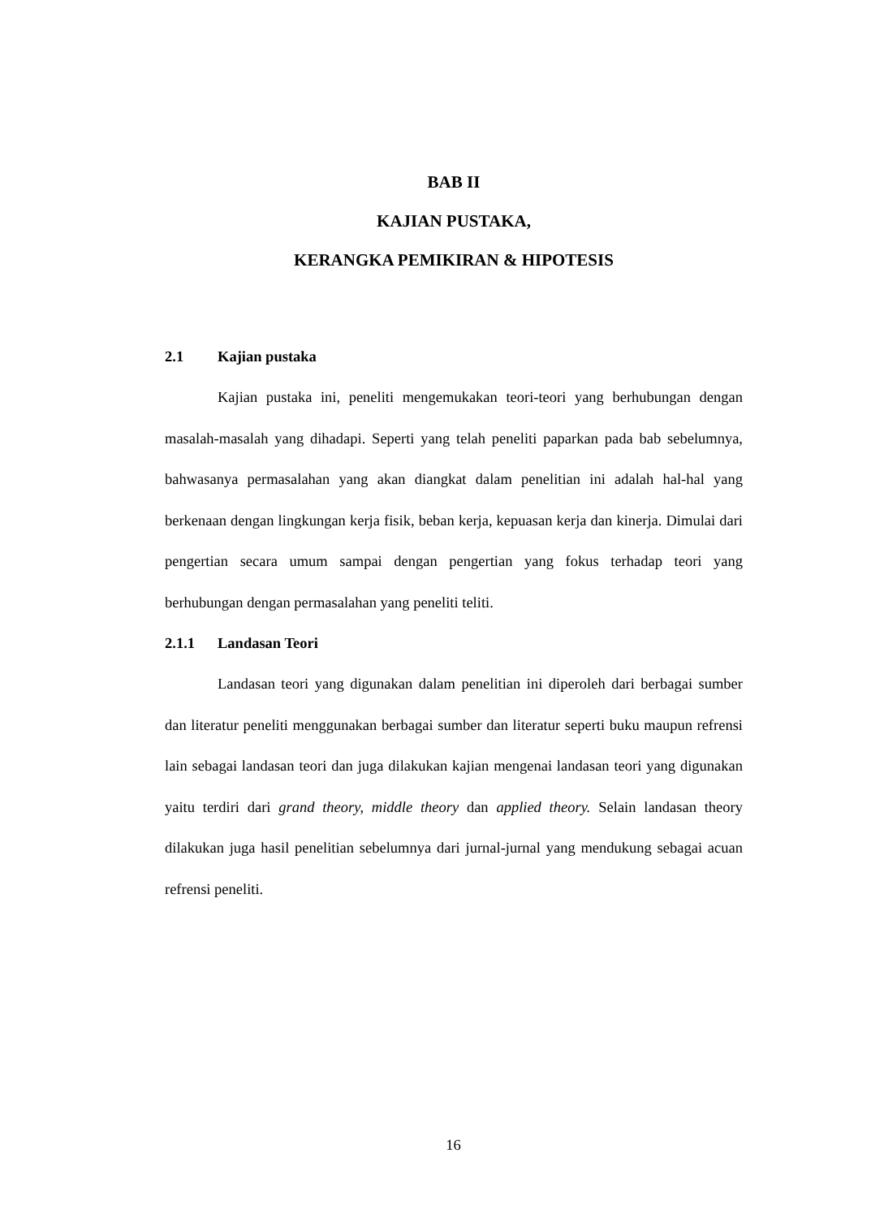BAB II
KAJIAN PUSTAKA,
KERANGKA PEMIKIRAN & HIPOTESIS
2.1 Kajian pustaka
Kajian pustaka ini, peneliti mengemukakan teori-teori yang berhubungan dengan masalah-masalah yang dihadapi. Seperti yang telah peneliti paparkan pada bab sebelumnya, bahwasanya permasalahan yang akan diangkat dalam penelitian ini adalah hal-hal yang berkenaan dengan lingkungan kerja fisik, beban kerja, kepuasan kerja dan kinerja. Dimulai dari pengertian secara umum sampai dengan pengertian yang fokus terhadap teori yang berhubungan dengan permasalahan yang peneliti teliti.
2.1.1 Landasan Teori
Landasan teori yang digunakan dalam penelitian ini diperoleh dari berbagai sumber dan literatur peneliti menggunakan berbagai sumber dan literatur seperti buku maupun refrensi lain sebagai landasan teori dan juga dilakukan kajian mengenai landasan teori yang digunakan yaitu terdiri dari grand theory, middle theory dan applied theory. Selain landasan theory dilakukan juga hasil penelitian sebelumnya dari jurnal-jurnal yang mendukung sebagai acuan refrensi peneliti.
16